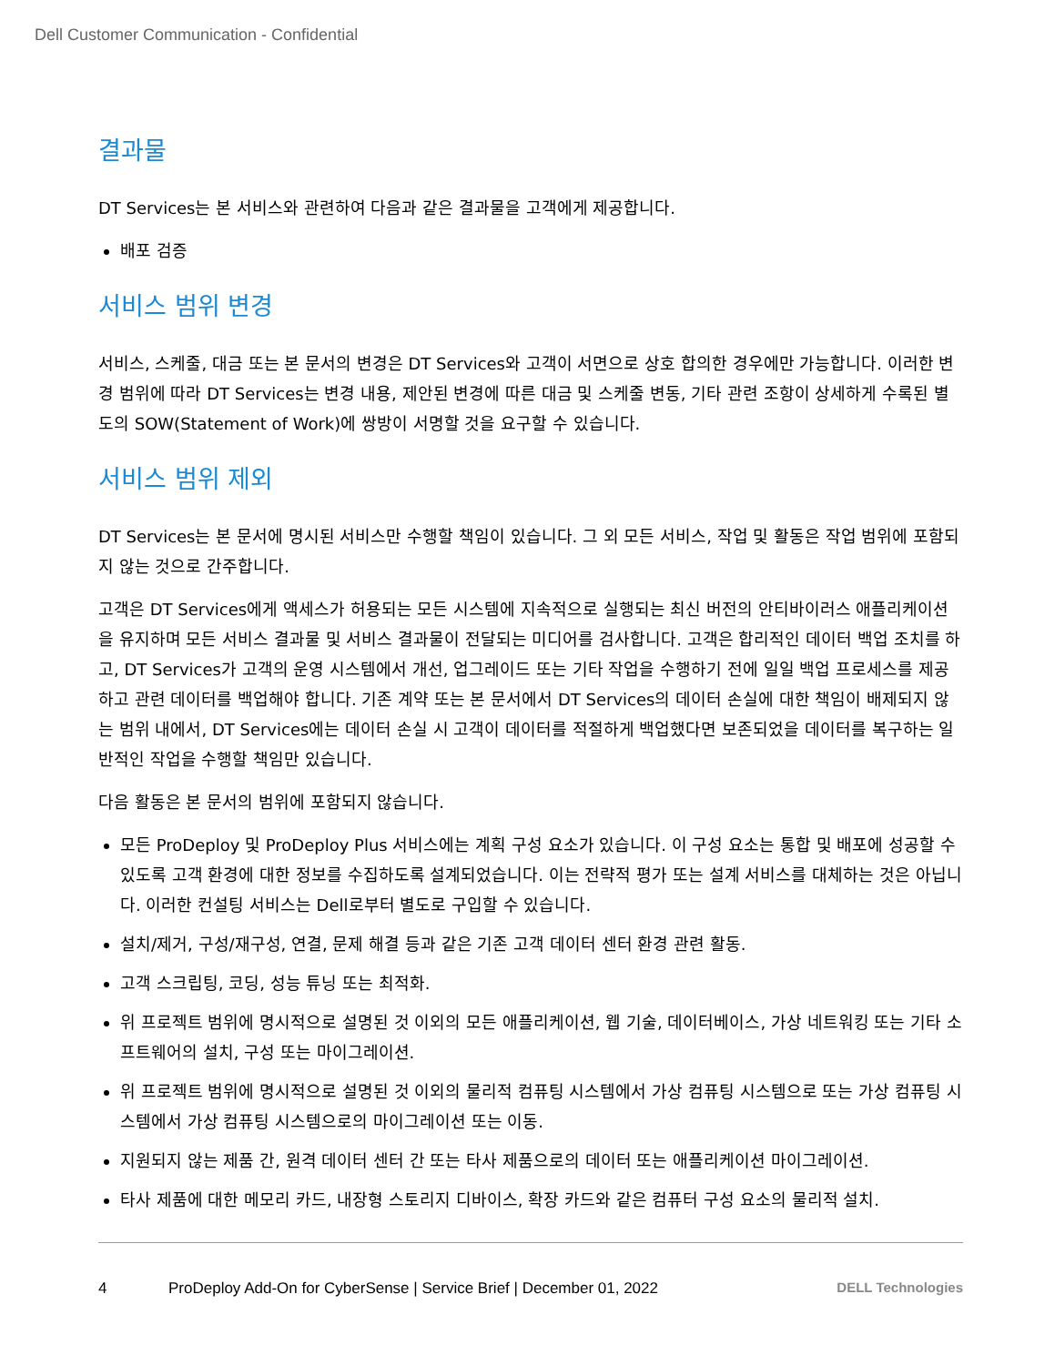Dell Customer Communication - Confidential
결과물
DT Services는 본 서비스와 관련하여 다음과 같은 결과물을 고객에게 제공합니다.
배포 검증
서비스 범위 변경
서비스, 스케줄, 대금 또는 본 문서의 변경은 DT Services와 고객이 서면으로 상호 합의한 경우에만 가능합니다. 이러한 변경 범위에 따라 DT Services는 변경 내용, 제안된 변경에 따른 대금 및 스케줄 변동, 기타 관련 조항이 상세하게 수록된 별도의 SOW(Statement of Work)에 쌍방이 서명할 것을 요구할 수 있습니다.
서비스 범위 제외
DT Services는 본 문서에 명시된 서비스만 수행할 책임이 있습니다. 그 외 모든 서비스, 작업 및 활동은 작업 범위에 포함되지 않는 것으로 간주합니다.
고객은 DT Services에게 액세스가 허용되는 모든 시스템에 지속적으로 실행되는 최신 버전의 안티바이러스 애플리케이션을 유지하며 모든 서비스 결과물 및 서비스 결과물이 전달되는 미디어를 검사합니다. 고객은 합리적인 데이터 백업 조치를 하고, DT Services가 고객의 운영 시스템에서 개선, 업그레이드 또는 기타 작업을 수행하기 전에 일일 백업 프로세스를 제공하고 관련 데이터를 백업해야 합니다. 기존 계약 또는 본 문서에서 DT Services의 데이터 손실에 대한 책임이 배제되지 않는 범위 내에서, DT Services에는 데이터 손실 시 고객이 데이터를 적절하게 백업했다면 보존되었을 데이터를 복구하는 일반적인 작업을 수행할 책임만 있습니다.
다음 활동은 본 문서의 범위에 포함되지 않습니다.
모든 ProDeploy 및 ProDeploy Plus 서비스에는 계획 구성 요소가 있습니다. 이 구성 요소는 통합 및 배포에 성공할 수 있도록 고객 환경에 대한 정보를 수집하도록 설계되었습니다. 이는 전략적 평가 또는 설계 서비스를 대체하는 것은 아닙니다. 이러한 컨설팅 서비스는 Dell로부터 별도로 구입할 수 있습니다.
설치/제거, 구성/재구성, 연결, 문제 해결 등과 같은 기존 고객 데이터 센터 환경 관련 활동.
고객 스크립팅, 코딩, 성능 튜닝 또는 최적화.
위 프로젝트 범위에 명시적으로 설명된 것 이외의 모든 애플리케이션, 웹 기술, 데이터베이스, 가상 네트워킹 또는 기타 소프트웨어의 설치, 구성 또는 마이그레이션.
위 프로젝트 범위에 명시적으로 설명된 것 이외의 물리적 컴퓨팅 시스템에서 가상 컴퓨팅 시스템으로 또는 가상 컴퓨팅 시스템에서 가상 컴퓨팅 시스템으로의 마이그레이션 또는 이동.
지원되지 않는 제품 간, 원격 데이터 센터 간 또는 타사 제품으로의 데이터 또는 애플리케이션 마이그레이션.
타사 제품에 대한 메모리 카드, 내장형 스토리지 디바이스, 확장 카드와 같은 컴퓨터 구성 요소의 물리적 설치.
4 ProDeploy Add-On for CyberSense | Service Brief | December 01, 2022 DELL Technologies